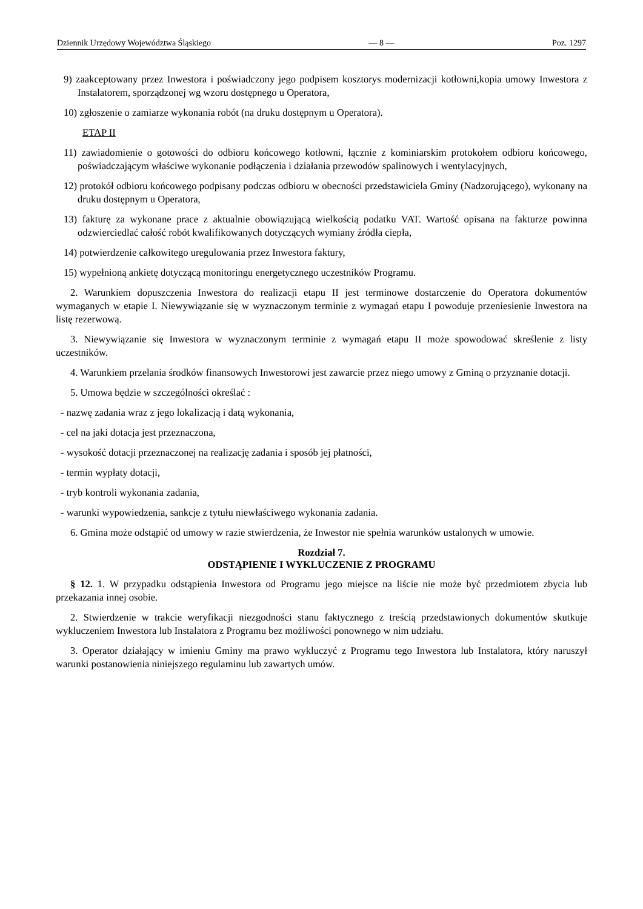Dziennik Urzędowy Województwa Śląskiego — 8 — Poz. 1297
9) zaakceptowany przez Inwestora i poświadczony jego podpisem kosztorys modernizacji kotłowni,kopia umowy Inwestora z Instalatorem, sporządzonej wg wzoru dostępnego u Operatora,
10) zgłoszenie o zamiarze wykonania robót (na druku dostępnym u Operatora).
ETAP II
11) zawiadomienie o gotowości do odbioru końcowego kotłowni, łącznie z kominiarskim protokołem odbioru końcowego, poświadczającym właściwe wykonanie podłączenia i działania przewodów spalinowych i wentylacyjnych,
12) protokół odbioru końcowego podpisany podczas odbioru w obecności przedstawiciela Gminy (Nadzorującego), wykonany na druku dostępnym u Operatora,
13) fakturę za wykonane prace z aktualnie obowiązującą wielkością podatku VAT. Wartość opisana na fakturze powinna odzwierciedlać całość robót kwalifikowanych dotyczących wymiany źródła ciepła,
14) potwierdzenie całkowitego uregulowania przez Inwestora faktury,
15) wypełnioną ankietę dotyczącą monitoringu energetycznego uczestników Programu.
2. Warunkiem dopuszczenia Inwestora do realizacji etapu II jest terminowe dostarczenie do Operatora dokumentów wymaganych w etapie I. Niewywiązanie się w wyznaczonym terminie z wymagań etapu I powoduje przeniesienie Inwestora na listę rezerwową.
3. Niewywiązanie się Inwestora w wyznaczonym terminie z wymagań etapu II może spowodować skreślenie z listy uczestników.
4. Warunkiem przelania środków finansowych Inwestorowi jest zawarcie przez niego umowy z Gminą o przyznanie dotacji.
5. Umowa będzie w szczególności określać :
- nazwę zadania wraz z jego lokalizacją i datą wykonania,
- cel na jaki dotacja jest przeznaczona,
- wysokość dotacji przeznaczonej na realizację zadania i sposób jej płatności,
- termin wypłaty dotacji,
- tryb kontroli wykonania zadania,
- warunki wypowiedzenia, sankcje z tytułu niewłaściwego wykonania zadania.
6. Gmina może odstąpić od umowy w razie stwierdzenia, że Inwestor nie spełnia warunków ustalonych w umowie.
Rozdział 7.
ODSTĄPIENIE I WYKLUCZENIE Z PROGRAMU
§ 12. 1. W przypadku odstąpienia Inwestora od Programu jego miejsce na liście nie może być przedmiotem zbycia lub przekazania innej osobie.
2. Stwierdzenie w trakcie weryfikacji niezgodności stanu faktycznego z treścią przedstawionych dokumentów skutkuje wykluczeniem Inwestora lub Instalatora z Programu bez możliwości ponownego w nim udziału.
3. Operator działający w imieniu Gminy ma prawo wykluczyć z Programu tego Inwestora lub Instalatora, który naruszył warunki postanowienia niniejszego regulaminu lub zawartych umów.